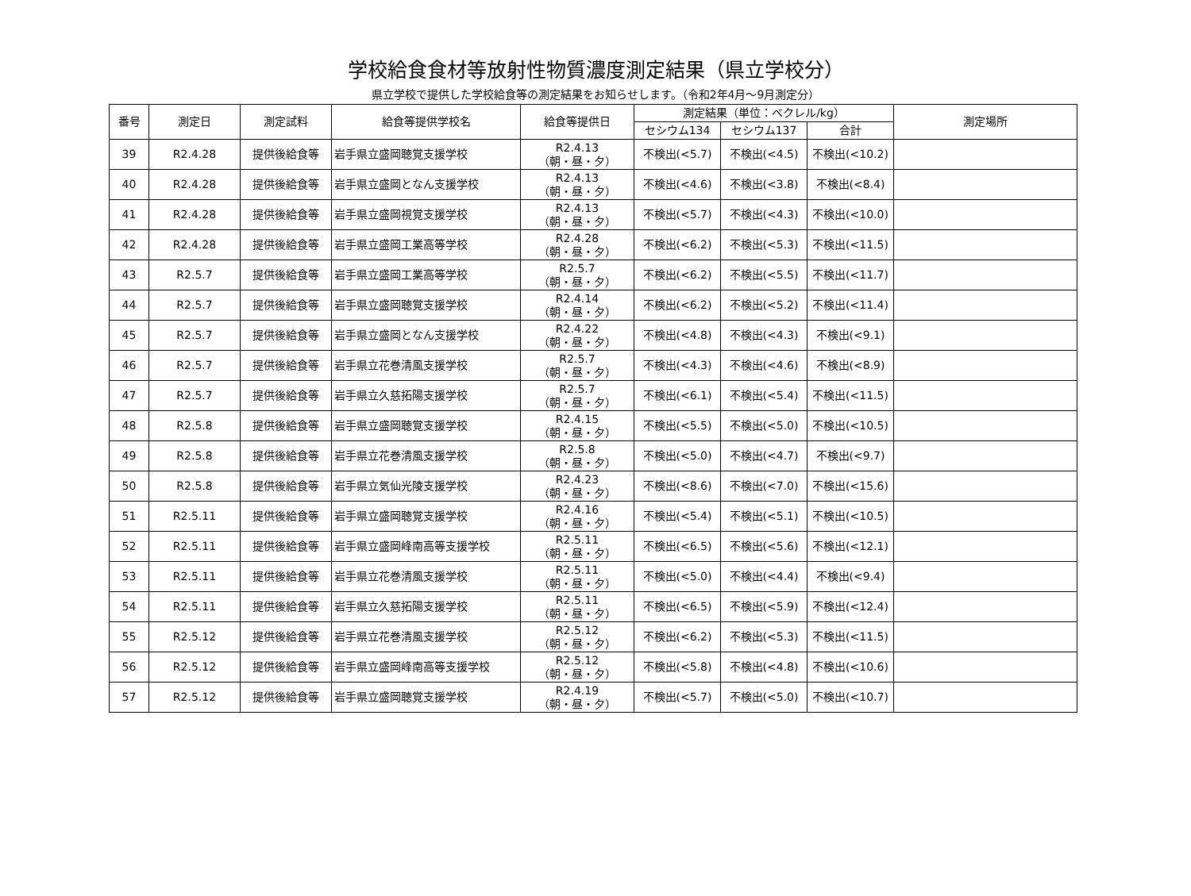学校給食食材等放射性物質濃度測定結果（県立学校分）
県立学校で提供した学校給食等の測定結果をお知らせします。（令和2年4月～9月測定分）
| 番号 | 測定日 | 測定試料 | 給食等提供学校名 | 給食等提供日 | 測定結果（単位：ベクレル/kg） | | | 測定場所 |
| --- | --- | --- | --- | --- | --- | --- | --- | --- |
| | | | | | セシウム134 | セシウム137 | 合計 | |
| 39 | R2.4.28 | 提供後給食等 | 岩手県立盛岡聴覚支援学校 | R2.4.13 （朝・昼・夕） | 不検出(<5.7) | 不検出(<4.5) | 不検出(<10.2) | |
| 40 | R2.4.28 | 提供後給食等 | 岩手県立盛岡となん支援学校 | R2.4.13 （朝・昼・夕） | 不検出(<4.6) | 不検出(<3.8) | 不検出(<8.4) | |
| 41 | R2.4.28 | 提供後給食等 | 岩手県立盛岡視覚支援学校 | R2.4.13 （朝・昼・夕） | 不検出(<5.7) | 不検出(<4.3) | 不検出(<10.0) | |
| 42 | R2.4.28 | 提供後給食等 | 岩手県立盛岡工業高等学校 | R2.4.28 （朝・昼・夕） | 不検出(<6.2) | 不検出(<5.3) | 不検出(<11.5) | |
| 43 | R2.5.7 | 提供後給食等 | 岩手県立盛岡工業高等学校 | R2.5.7 （朝・昼・夕） | 不検出(<6.2) | 不検出(<5.5) | 不検出(<11.7) | |
| 44 | R2.5.7 | 提供後給食等 | 岩手県立盛岡聴覚支援学校 | R2.4.14 （朝・昼・夕） | 不検出(<6.2) | 不検出(<5.2) | 不検出(<11.4) | |
| 45 | R2.5.7 | 提供後給食等 | 岩手県立盛岡となん支援学校 | R2.4.22 （朝・昼・夕） | 不検出(<4.8) | 不検出(<4.3) | 不検出(<9.1) | |
| 46 | R2.5.7 | 提供後給食等 | 岩手県立花巻清風支援学校 | R2.5.7 （朝・昼・夕） | 不検出(<4.3) | 不検出(<4.6) | 不検出(<8.9) | |
| 47 | R2.5.7 | 提供後給食等 | 岩手県立久慈拓陽支援学校 | R2.5.7 （朝・昼・夕） | 不検出(<6.1) | 不検出(<5.4) | 不検出(<11.5) | |
| 48 | R2.5.8 | 提供後給食等 | 岩手県立盛岡聴覚支援学校 | R2.4.15 （朝・昼・夕） | 不検出(<5.5) | 不検出(<5.0) | 不検出(<10.5) | |
| 49 | R2.5.8 | 提供後給食等 | 岩手県立花巻清風支援学校 | R2.5.8 （朝・昼・夕） | 不検出(<5.0) | 不検出(<4.7) | 不検出(<9.7) | |
| 50 | R2.5.8 | 提供後給食等 | 岩手県立気仙光陵支援学校 | R2.4.23 （朝・昼・夕） | 不検出(<8.6) | 不検出(<7.0) | 不検出(<15.6) | |
| 51 | R2.5.11 | 提供後給食等 | 岩手県立盛岡聴覚支援学校 | R2.4.16 （朝・昼・夕） | 不検出(<5.4) | 不検出(<5.1) | 不検出(<10.5) | |
| 52 | R2.5.11 | 提供後給食等 | 岩手県立盛岡峰南高等支援学校 | R2.5.11 （朝・昼・夕） | 不検出(<6.5) | 不検出(<5.6) | 不検出(<12.1) | |
| 53 | R2.5.11 | 提供後給食等 | 岩手県立花巻清風支援学校 | R2.5.11 （朝・昼・夕） | 不検出(<5.0) | 不検出(<4.4) | 不検出(<9.4) | |
| 54 | R2.5.11 | 提供後給食等 | 岩手県立久慈拓陽支援学校 | R2.5.11 （朝・昼・夕） | 不検出(<6.5) | 不検出(<5.9) | 不検出(<12.4) | |
| 55 | R2.5.12 | 提供後給食等 | 岩手県立花巻清風支援学校 | R2.5.12 （朝・昼・夕） | 不検出(<6.2) | 不検出(<5.3) | 不検出(<11.5) | |
| 56 | R2.5.12 | 提供後給食等 | 岩手県立盛岡峰南高等支援学校 | R2.5.12 （朝・昼・夕） | 不検出(<5.8) | 不検出(<4.8) | 不検出(<10.6) | |
| 57 | R2.5.12 | 提供後給食等 | 岩手県立盛岡聴覚支援学校 | R2.4.19 （朝・昼・夕） | 不検出(<5.7) | 不検出(<5.0) | 不検出(<10.7) | |